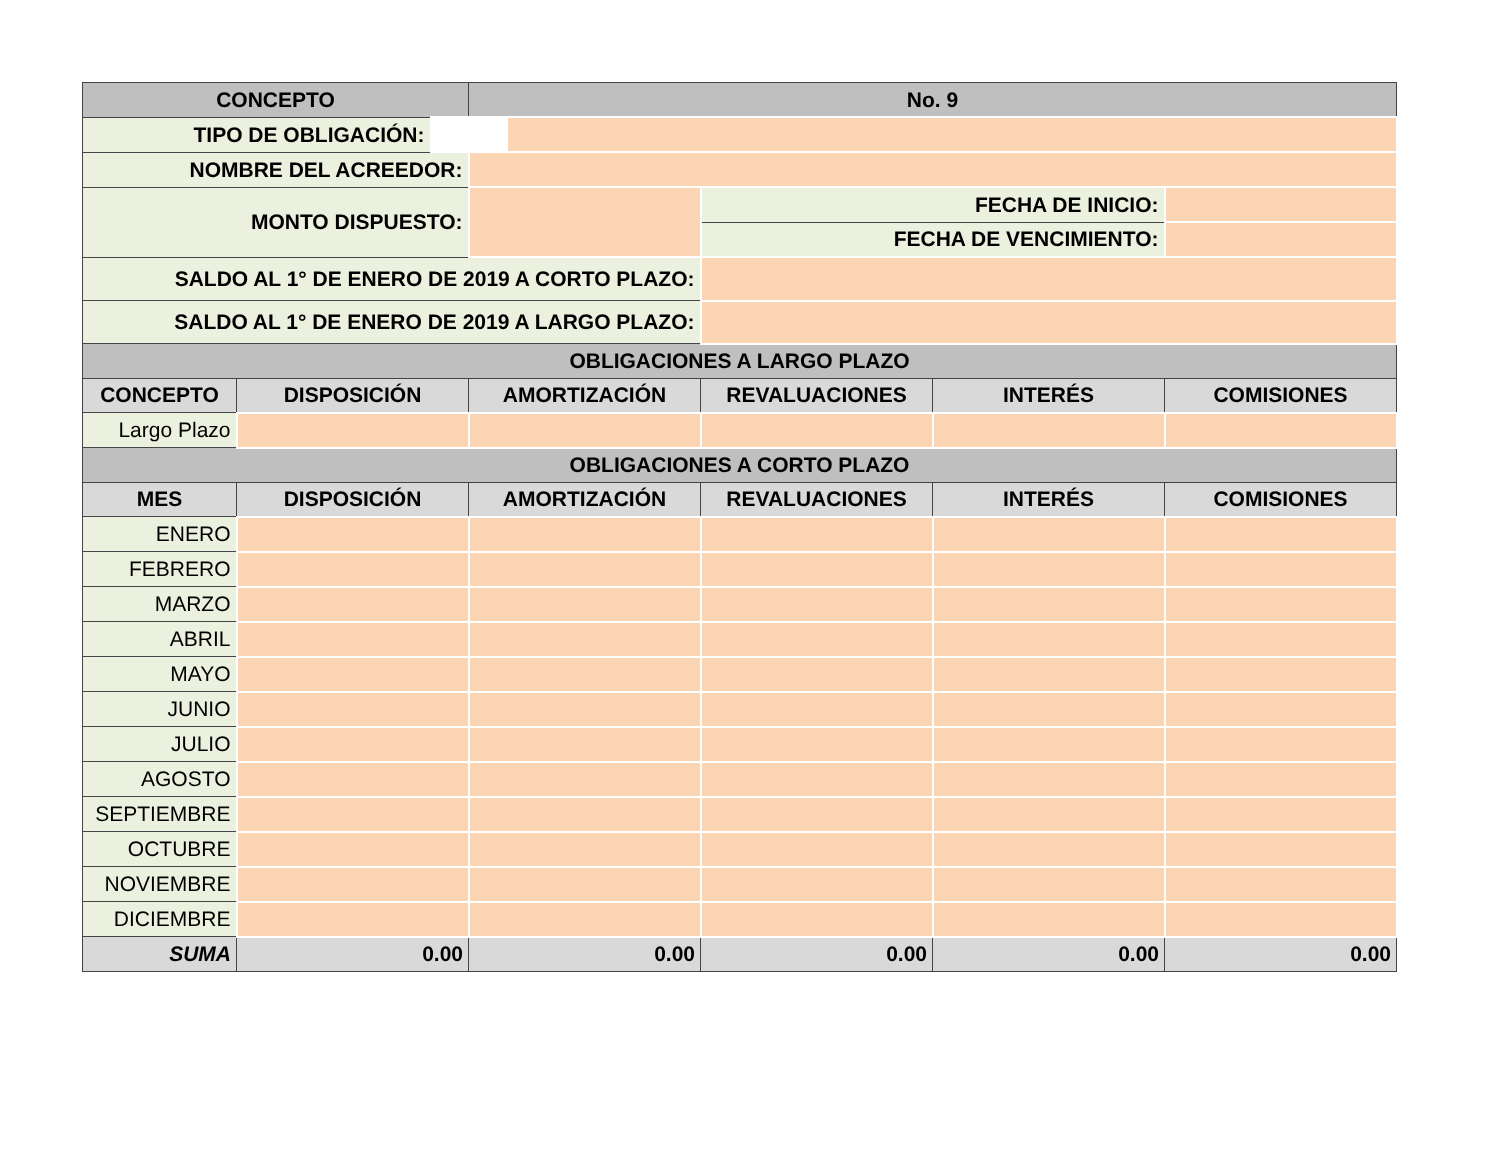| CONCEPTO | | No. 9 | | | |
| --- | --- | --- | --- | --- | --- |
| TIPO DE OBLIGACIÓN: | | | | | |
| NOMBRE DEL ACREEDOR: | | | | | |
| MONTO DISPUESTO: | | | FECHA DE INICIO: | | |
| | | | FECHA DE VENCIMIENTO: | | |
| SALDO AL 1° DE ENERO DE 2019 A CORTO PLAZO: | | | | | |
| SALDO AL 1° DE ENERO DE 2019 A LARGO PLAZO: | | | | | |
| OBLIGACIONES A LARGO PLAZO | | | | | |
| CONCEPTO | DISPOSICIÓN | AMORTIZACIÓN | REVALUACIONES | INTERÉS | COMISIONES |
| Largo Plazo | | | | | |
| OBLIGACIONES A CORTO PLAZO | | | | | |
| MES | DISPOSICIÓN | AMORTIZACIÓN | REVALUACIONES | INTERÉS | COMISIONES |
| ENERO | | | | | |
| FEBRERO | | | | | |
| MARZO | | | | | |
| ABRIL | | | | | |
| MAYO | | | | | |
| JUNIO | | | | | |
| JULIO | | | | | |
| AGOSTO | | | | | |
| SEPTIEMBRE | | | | | |
| OCTUBRE | | | | | |
| NOVIEMBRE | | | | | |
| DICIEMBRE | | | | | |
| SUMA | 0.00 | 0.00 | 0.00 | 0.00 | 0.00 |